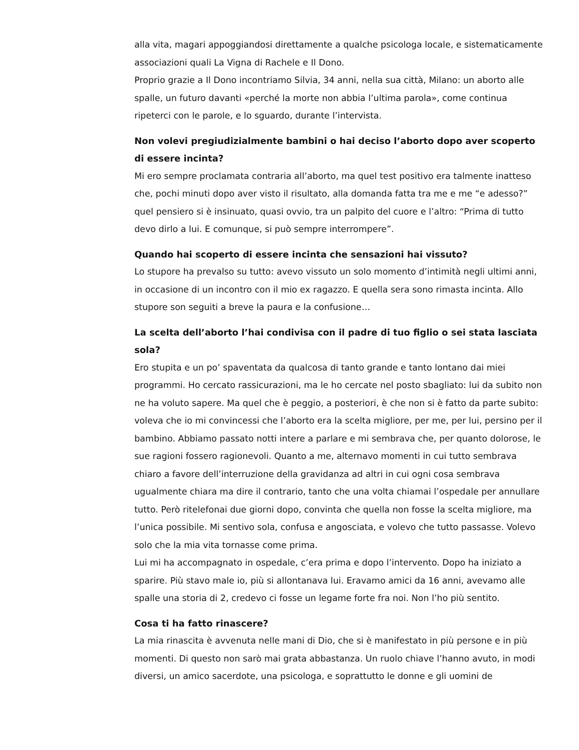alla vita, magari appoggiandosi direttamente a qualche psicologa locale, e sistematicamente associazioni quali La Vigna di Rachele e Il Dono.
Proprio grazie a Il Dono incontriamo Silvia, 34 anni, nella sua città, Milano: un aborto alle spalle, un futuro davanti «perché la morte non abbia l’ultima parola», come continua ripeterci con le parole, e lo sguardo, durante l’intervista.
Non volevi pregiudizialmente bambini o hai deciso l’aborto dopo aver scoperto di essere incinta?
Mi ero sempre proclamata contraria all’aborto, ma quel test positivo era talmente inatteso che, pochi minuti dopo aver visto il risultato, alla domanda fatta tra me e me “e adesso?” quel pensiero si è insinuato, quasi ovvio, tra un palpito del cuore e l’altro: “Prima di tutto devo dirlo a lui. E comunque, si può sempre interrompere”.
Quando hai scoperto di essere incinta che sensazioni hai vissuto?
Lo stupore ha prevalso su tutto: avevo vissuto un solo momento d’intimità negli ultimi anni, in occasione di un incontro con il mio ex ragazzo. E quella sera sono rimasta incinta. Allo stupore son seguiti a breve la paura e la confusione…
La scelta dell’aborto l’hai condivisa con il padre di tuo figlio o sei stata lasciata sola?
Ero stupita e un po’ spaventata da qualcosa di tanto grande e tanto lontano dai miei programmi. Ho cercato rassicurazioni, ma le ho cercate nel posto sbagliato: lui da subito non ne ha voluto sapere. Ma quel che è peggio, a posteriori, è che non si è fatto da parte subito: voleva che io mi convincessi che l’aborto era la scelta migliore, per me, per lui, persino per il bambino. Abbiamo passato notti intere a parlare e mi sembrava che, per quanto dolorose, le sue ragioni fossero ragionevoli. Quanto a me, alternavo momenti in cui tutto sembrava chiaro a favore dell’interruzione della gravidanza ad altri in cui ogni cosa sembrava ugualmente chiara ma dire il contrario, tanto che una volta chiamai l’ospedale per annullare tutto. Però ritelefonai due giorni dopo, convinta che quella non fosse la scelta migliore, ma l’unica possibile. Mi sentivo sola, confusa e angosciata, e volevo che tutto passasse. Volevo solo che la mia vita tornasse come prima.
Lui mi ha accompagnato in ospedale, c’era prima e dopo l’intervento. Dopo ha iniziato a sparire. Più stavo male io, più si allontanava lui. Eravamo amici da 16 anni, avevamo alle spalle una storia di 2, credevo ci fosse un legame forte fra noi. Non l’ho più sentito.
Cosa ti ha fatto rinascere?
La mia rinascita è avvenuta nelle mani di Dio, che si è manifestato in più persone e in più momenti. Di questo non sarò mai grata abbastanza. Un ruolo chiave l’hanno avuto, in modi diversi, un amico sacerdote, una psicologa, e soprattutto le donne e gli uomini de